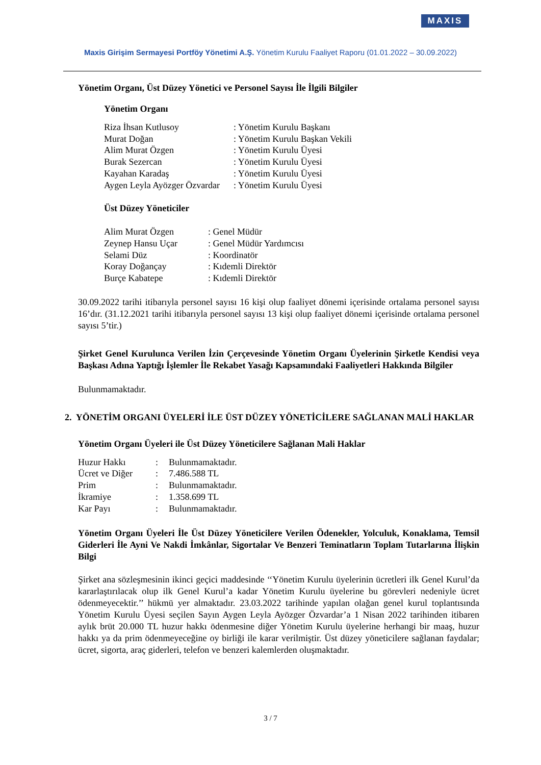MAXIS
Maxis Girişim Sermayesi Portföy Yönetimi A.Ş. Yönetim Kurulu Faaliyet Raporu (01.01.2022 – 30.09.2022)
Yönetim Organı, Üst Düzey Yönetici ve Personel Sayısı İle İlgili Bilgiler
Yönetim Organı
| Riza İhsan Kutlusoy | : Yönetim Kurulu Başkanı |
| Murat Doğan | : Yönetim Kurulu Başkan Vekili |
| Alim Murat Özgen | : Yönetim Kurulu Üyesi |
| Burak Sezercan | : Yönetim Kurulu Üyesi |
| Kayahan Karadaş | : Yönetim Kurulu Üyesi |
| Aygen Leyla Ayözger Özvardar | : Yönetim Kurulu Üyesi |
Üst Düzey Yöneticiler
| Alim Murat Özgen | : Genel Müdür |
| Zeynep Hansu Uçar | : Genel Müdür Yardımcısı |
| Selami Düz | : Koordinatör |
| Koray Doğançay | : Kıdemli Direktör |
| Burçe Kabatepe | : Kıdemli Direktör |
30.09.2022 tarihi itibarıyla personel sayısı 16 kişi olup faaliyet dönemi içerisinde ortalama personel sayısı 16’dır. (31.12.2021 tarihi itibarıyla personel sayısı 13 kişi olup faaliyet dönemi içerisinde ortalama personel sayısı 5’tir.)
Şirket Genel Kurulunca Verilen İzin Çerçevesinde Yönetim Organı Üyelerinin Şirketle Kendisi veya Başkası Adına Yaptığı İşlemler İle Rekabet Yasağı Kapsamındaki Faaliyetleri Hakkında Bilgiler
Bulunmamaktadır.
2. YÖNETİM ORGANI ÜYELERİ İLE ÜST DÜZEY YÖNETİCİLERE SAĞLANAN MALİ HAKLAR
Yönetim Organı Üyeleri ile Üst Düzey Yöneticilere Sağlanan Mali Haklar
| Huzur Hakkı | : | Bulunmamaktadır. |
| Ücret ve Diğer | : | 7.486.588 TL |
| Prim | : | Bulunmamaktadır. |
| İkramiye | : | 1.358.699 TL |
| Kar Payı | : | Bulunmamaktadır. |
Yönetim Organı Üyeleri İle Üst Düzey Yöneticilere Verilen Ödenekler, Yolculuk, Konaklama, Temsil Giderleri İle Ayni Ve Nakdi İmkânlar, Sigortalar Ve Benzeri Teminatların Toplam Tutarlarına İlişkin Bilgi
Şirket ana sözleşmesinin ikinci geçici maddesinde ‘‘Yönetim Kurulu üyelerinin ücretleri ilk Genel Kurul’da kararlaştırılacak olup ilk Genel Kurul’a kadar Yönetim Kurulu üyelerine bu görevleri nedeniyle ücret ödenmeyecektir.’’ hükmü yer almaktadır. 23.03.2022 tarihinde yapılan olağan genel kurul toplantısında Yönetim Kurulu Üyesi seçilen Sayın Aygen Leyla Ayözger Özvardar’a 1 Nisan 2022 tarihinden itibaren aylık brüt 20.000 TL huzur hakkı ödenmesine diğer Yönetim Kurulu üyelerine herhangi bir maaş, huzur hakkı ya da prim ödenmeyeceğine oy birliği ile karar verilmiştir. Üst düzey yöneticilere sağlanan faydalar; ücret, sigorta, araç giderleri, telefon ve benzeri kalemlerden oluşmaktadır.
3 / 7